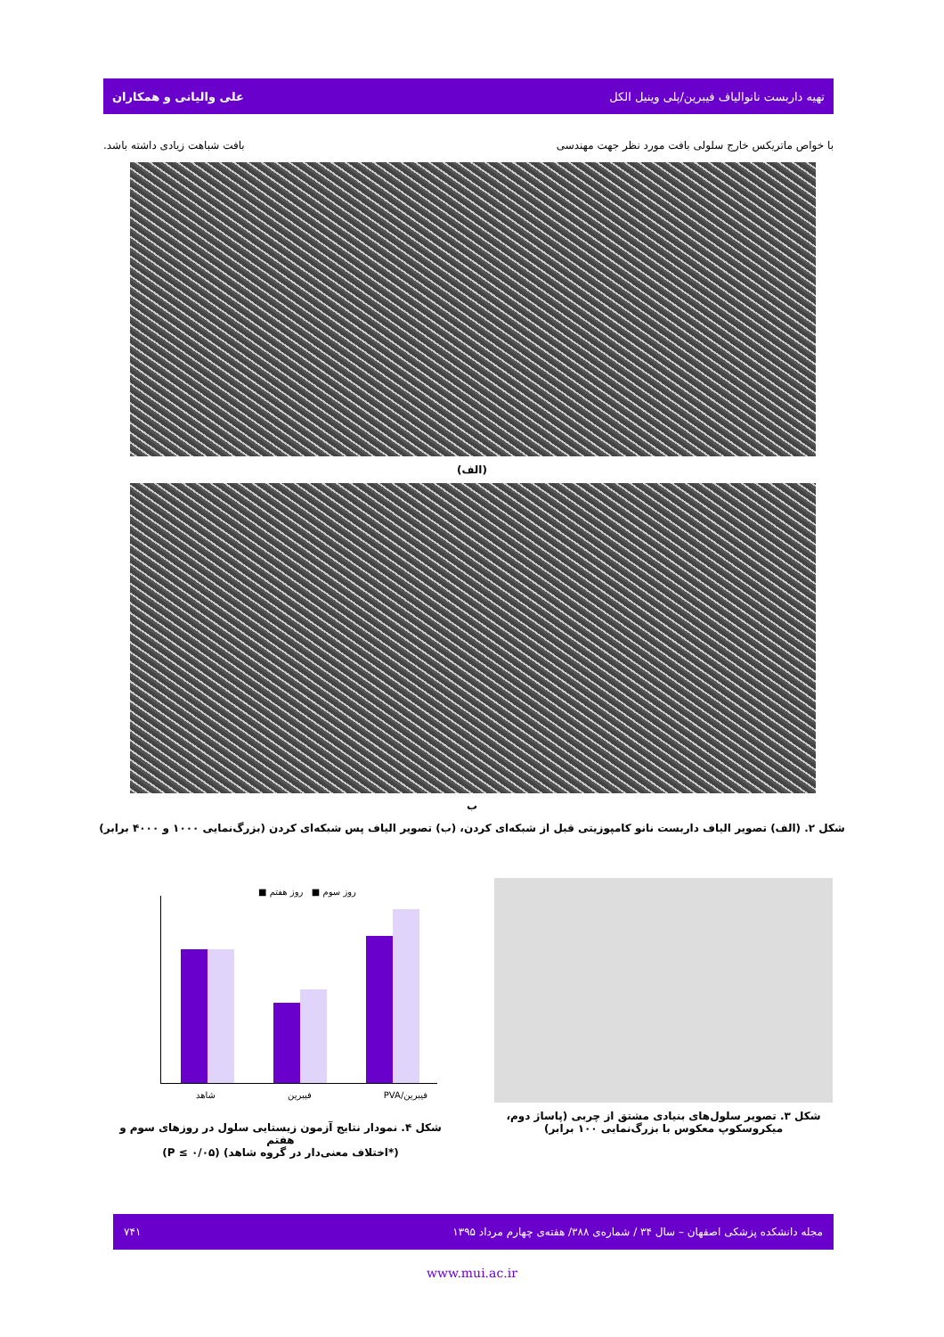تهیه داربست نانوالیاف فیبرین/پلی وینیل الکل علی والیانی و همکاران
با خواص ماتریکس خارج سلولی بافت مورد نظر جهت مهندسی بافت شباهت زیادی داشته باشد.
(الف)
ب
شکل ۲. (الف) تصویر الیاف داربست نانو کامپوزیتی قبل از شبکه‌ای کردن، (ب) تصویر الیاف پس شبکه‌ای کردن (بزرگ‌نمایی ۱۰۰۰ و ۴۰۰۰ برابر)
شکل ۳. تصویر سلول‌های بنیادی مشتق از چربی (پاساژ دوم،
میکروسکوپ معکوس با بزرگ‌نمایی ۱۰۰ برابر)
روز سوم ■ روز هفتم ■
فیبرین/PVA فیبرین شاهد
شکل ۴. نمودار نتایج آزمون زیستایی سلول در روزهای سوم و هفتم
(*اختلاف معنی‌دار در گروه شاهد) (P ≤ ۰/۰۵)
مجله دانشکده پزشکی اصفهان – سال ۳۴ / شماره‌ی ۳۸۸/ هفته‌ی چهارم مرداد ۱۳۹۵ ۷۴۱
www.mui.ac.ir